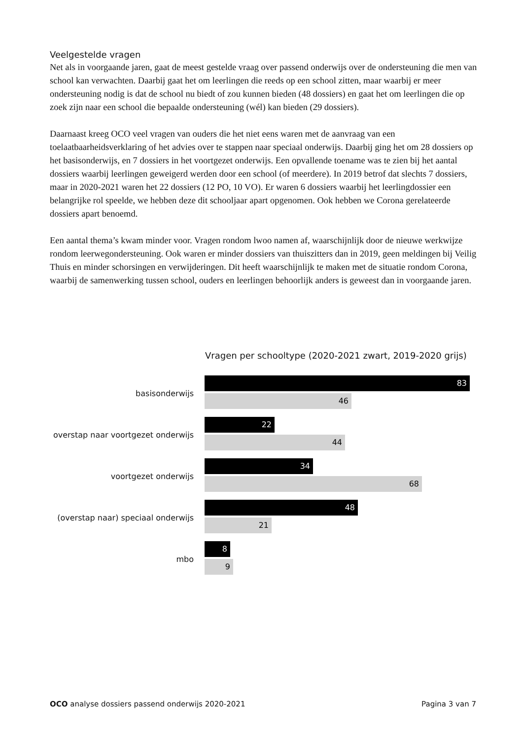Veelgestelde vragen
Net als in voorgaande jaren, gaat de meest gestelde vraag over passend onderwijs over de ondersteuning die men van school kan verwachten. Daarbij gaat het om leerlingen die reeds op een school zitten, maar waarbij er meer ondersteuning nodig is dat de school nu biedt of zou kunnen bieden (48 dossiers) en gaat het om leerlingen die op zoek zijn naar een school die bepaalde ondersteuning (wél) kan bieden (29 dossiers).
Daarnaast kreeg OCO veel vragen van ouders die het niet eens waren met de aanvraag van een toelaatbaarheidsverklaring of het advies over te stappen naar speciaal onderwijs. Daarbij ging het om 28 dossiers op het basisonderwijs, en 7 dossiers in het voortgezet onderwijs. Een opvallende toename was te zien bij het aantal dossiers waarbij leerlingen geweigerd werden door een school (of meerdere). In 2019 betrof dat slechts 7 dossiers, maar in 2020-2021 waren het 22 dossiers (12 PO, 10 VO). Er waren 6 dossiers waarbij het leerlingdossier een belangrijke rol speelde, we hebben deze dit schooljaar apart opgenomen. Ook hebben we Corona gerelateerde dossiers apart benoemd.
Een aantal thema’s kwam minder voor. Vragen rondom lwoo namen af, waarschijnlijk door de nieuwe werkwijze rondom leerwegondersteuning. Ook waren er minder dossiers van thuiszitters dan in 2019, geen meldingen bij Veilig Thuis en minder schorsingen en verwijderingen. Dit heeft waarschijnlijk te maken met de situatie rondom Corona, waarbij de samenwerking tussen school, ouders en leerlingen behoorlijk anders is geweest dan in voorgaande jaren.
Vragen per schooltype (2020-2021 zwart, 2019-2020 grijs)
basisonderwijs
83
46
overstap naar voortgezet onderwijs
22
44
voortgezet onderwijs
34
68
(overstap naar) speciaal onderwijs
48
21
mbo
8
9
OCO analyse dossiers passend onderwijs 2020-2021 Pagina 3 van 7